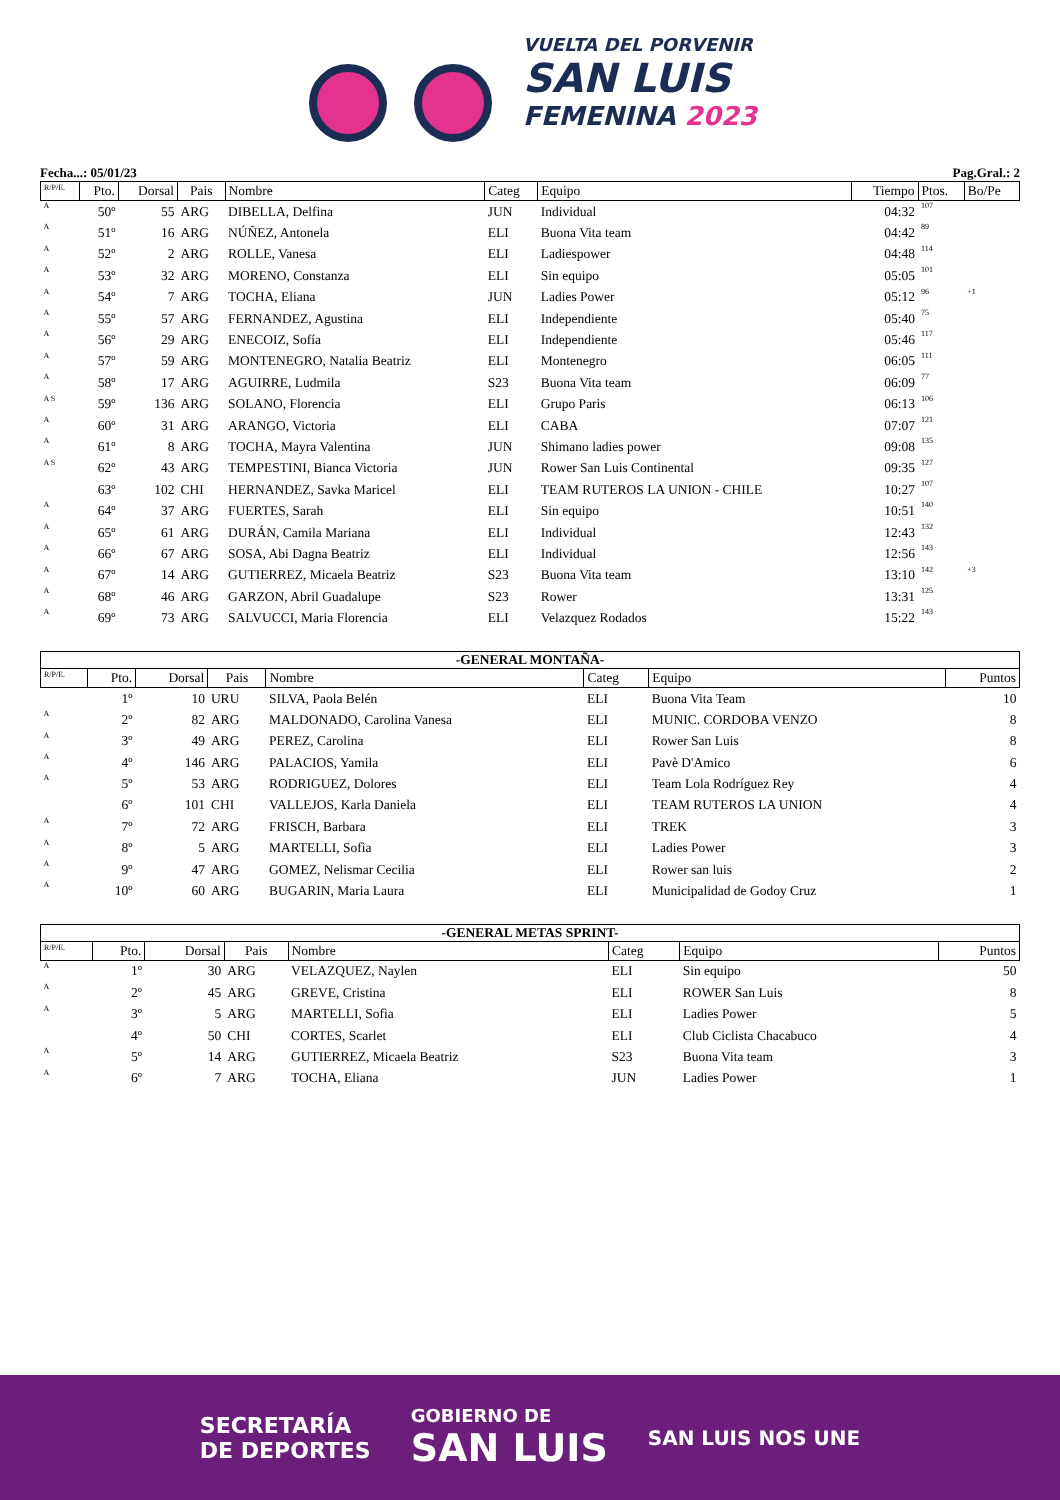VUELTA DEL PORVENIR
SAN LUIS
FEMENINA 2023
Fecha...: 05/01/23 Pag.Gral.: 2
| R/P/E. | Pto. | Dorsal | Pais | Nombre | Categ | Equipo | Tiempo | Ptos. | Bo/Pe |
| --- | --- | --- | --- | --- | --- | --- | --- | --- | --- |
| A | 50º | 55 | ARG | DIBELLA, Delfina | JUN | Individual | 04:32 | 107 | |
| A | 51º | 16 | ARG | NÚÑEZ, Antonela | ELI | Buona Vita team | 04:42 | 89 | |
| A | 52º | 2 | ARG | ROLLE, Vanesa | ELI | Ladiespower | 04:48 | 114 | |
| A | 53º | 32 | ARG | MORENO, Constanza | ELI | Sin equipo | 05:05 | 101 | |
| A | 54º | 7 | ARG | TOCHA, Eliana | JUN | Ladies Power | 05:12 | 96 | +1 |
| A | 55º | 57 | ARG | FERNANDEZ, Agustina | ELI | Independiente | 05:40 | 75 | |
| A | 56º | 29 | ARG | ENECOIZ, Sofía | ELI | Independiente | 05:46 | 117 | |
| A | 57º | 59 | ARG | MONTENEGRO, Natalia Beatriz | ELI | Montenegro | 06:05 | 111 | |
| A | 58º | 17 | ARG | AGUIRRE, Ludmila | S23 | Buona Vita team | 06:09 | 77 | |
| A S | 59º | 136 | ARG | SOLANO, Florencia | ELI | Grupo Paris | 06:13 | 106 | |
| A | 60º | 31 | ARG | ARANGO, Victoria | ELI | CABA | 07:07 | 121 | |
| A | 61º | 8 | ARG | TOCHA, Mayra Valentina | JUN | Shimano ladies power | 09:08 | 135 | |
| A S | 62º | 43 | ARG | TEMPESTINI, Bianca Victoria | JUN | Rower San Luis Continental | 09:35 | 127 | |
| | 63º | 102 | CHI | HERNANDEZ, Savka Maricel | ELI | TEAM RUTEROS LA UNION - CHILE | 10:27 | 107 | |
| A | 64º | 37 | ARG | FUERTES, Sarah | ELI | Sin equipo | 10:51 | 140 | |
| A | 65º | 61 | ARG | DURÁN, Camila Mariana | ELI | Individual | 12:43 | 132 | |
| A | 66º | 67 | ARG | SOSA, Abi Dagna Beatriz | ELI | Individual | 12:56 | 143 | |
| A | 67º | 14 | ARG | GUTIERREZ, Micaela Beatriz | S23 | Buona Vita team | 13:10 | 142 | +3 |
| A | 68º | 46 | ARG | GARZON, Abril Guadalupe | S23 | Rower | 13:31 | 125 | |
| A | 69º | 73 | ARG | SALVUCCI, Maria Florencia | ELI | Velazquez Rodados | 15:22 | 143 | |
-GENERAL MONTAÑA-
| R/P/E. | Pto. | Dorsal | Pais | Nombre | Categ | Equipo | Puntos |
| --- | --- | --- | --- | --- | --- | --- | --- |
| | 1º | 10 | URU | SILVA, Paola Belén | ELI | Buona Vita Team | 10 |
| A | 2º | 82 | ARG | MALDONADO, Carolina Vanesa | ELI | MUNIC. CORDOBA VENZO | 8 |
| A | 3º | 49 | ARG | PEREZ, Carolina | ELI | Rower San Luis | 8 |
| A | 4º | 146 | ARG | PALACIOS, Yamila | ELI | Pavè D'Amico | 6 |
| A | 5º | 53 | ARG | RODRIGUEZ, Dolores | ELI | Team Lola Rodríguez Rey | 4 |
| | 6º | 101 | CHI | VALLEJOS, Karla Daniela | ELI | TEAM RUTEROS LA UNION | 4 |
| A | 7º | 72 | ARG | FRISCH, Barbara | ELI | TREK | 3 |
| A | 8º | 5 | ARG | MARTELLI, Sofìa | ELI | Ladies Power | 3 |
| A | 9º | 47 | ARG | GOMEZ, Nelismar Cecilia | ELI | Rower san luis | 2 |
| A | 10º | 60 | ARG | BUGARIN, Maria Laura | ELI | Municipalidad de Godoy Cruz | 1 |
-GENERAL METAS SPRINT-
| R/P/E. | Pto. | Dorsal | Pais | Nombre | Categ | Equipo | Puntos |
| --- | --- | --- | --- | --- | --- | --- | --- |
| A | 1º | 30 | ARG | VELAZQUEZ, Naylen | ELI | Sin equipo | 50 |
| A | 2º | 45 | ARG | GREVE, Cristina | ELI | ROWER San Luis | 8 |
| A | 3º | 5 | ARG | MARTELLI, Sofìa | ELI | Ladies Power | 5 |
| | 4º | 50 | CHI | CORTES, Scarlet | ELI | Club Ciclista Chacabuco | 4 |
| A | 5º | 14 | ARG | GUTIERREZ, Micaela Beatriz | S23 | Buona Vita team | 3 |
| A | 6º | 7 | ARG | TOCHA, Eliana | JUN | Ladies Power | 1 |
SECRETARÍA
DE DEPORTES
GOBIERNO DE
SAN LUIS
SAN LUIS NOS UNE